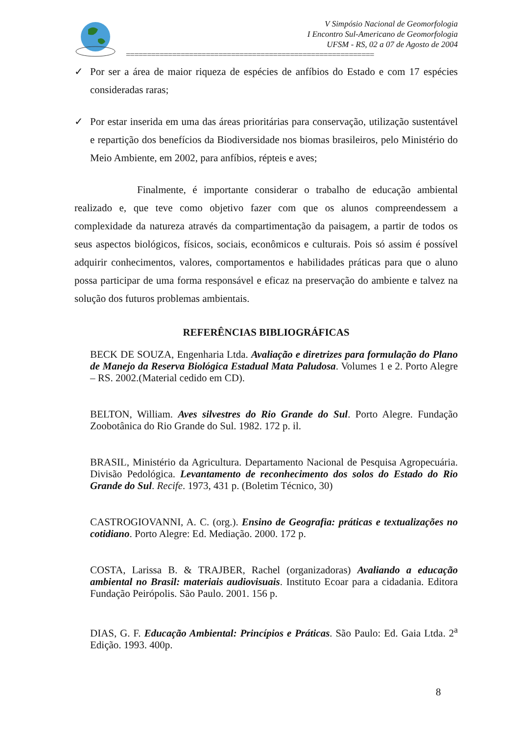V Simpósio Nacional de Geomorfologia
I Encontro Sul-Americano de Geomorfologia
UFSM - RS, 02 a 07 de Agosto de 2004
===========================================================
✓ Por ser a área de maior riqueza de espécies de anfíbios do Estado e com 17 espécies consideradas raras;
✓ Por estar inserida em uma das áreas prioritárias para conservação, utilização sustentável e repartição dos benefícios da Biodiversidade nos biomas brasileiros, pelo Ministério do Meio Ambiente, em 2002, para anfíbios, répteis e aves;
Finalmente, é importante considerar o trabalho de educação ambiental realizado e, que teve como objetivo fazer com que os alunos compreendessem a complexidade da natureza através da compartimentação da paisagem, a partir de todos os seus aspectos biológicos, físicos, sociais, econômicos e culturais. Pois só assim é possível adquirir conhecimentos, valores, comportamentos e habilidades práticas para que o aluno possa participar de uma forma responsável e eficaz na preservação do ambiente e talvez na solução dos futuros problemas ambientais.
REFERÊNCIAS BIBLIOGRÁFICAS
BECK DE SOUZA, Engenharia Ltda. Avaliação e diretrizes para formulação do Plano de Manejo da Reserva Biológica Estadual Mata Paludosa. Volumes 1 e 2. Porto Alegre – RS. 2002.(Material cedido em CD).
BELTON, William. Aves silvestres do Rio Grande do Sul. Porto Alegre. Fundação Zoobotânica do Rio Grande do Sul. 1982. 172 p. il.
BRASIL, Ministério da Agricultura. Departamento Nacional de Pesquisa Agropecuária. Divisão Pedológica. Levantamento de reconhecimento dos solos do Estado do Rio Grande do Sul. Recife. 1973, 431 p. (Boletim Técnico, 30)
CASTROGIOVANNI, A. C. (org.). Ensino de Geografia: práticas e textualizações no cotidiano. Porto Alegre: Ed. Mediação. 2000. 172 p.
COSTA, Larissa B. & TRAJBER, Rachel (organizadoras) Avaliando a educação ambiental no Brasil: materiais audiovisuais. Instituto Ecoar para a cidadania. Editora Fundação Peirópolis. São Paulo. 2001. 156 p.
DIAS, G. F. Educação Ambiental: Princípios e Práticas. São Paulo: Ed. Gaia Ltda. 2<sup>a</sup> Edição. 1993. 400p.
8